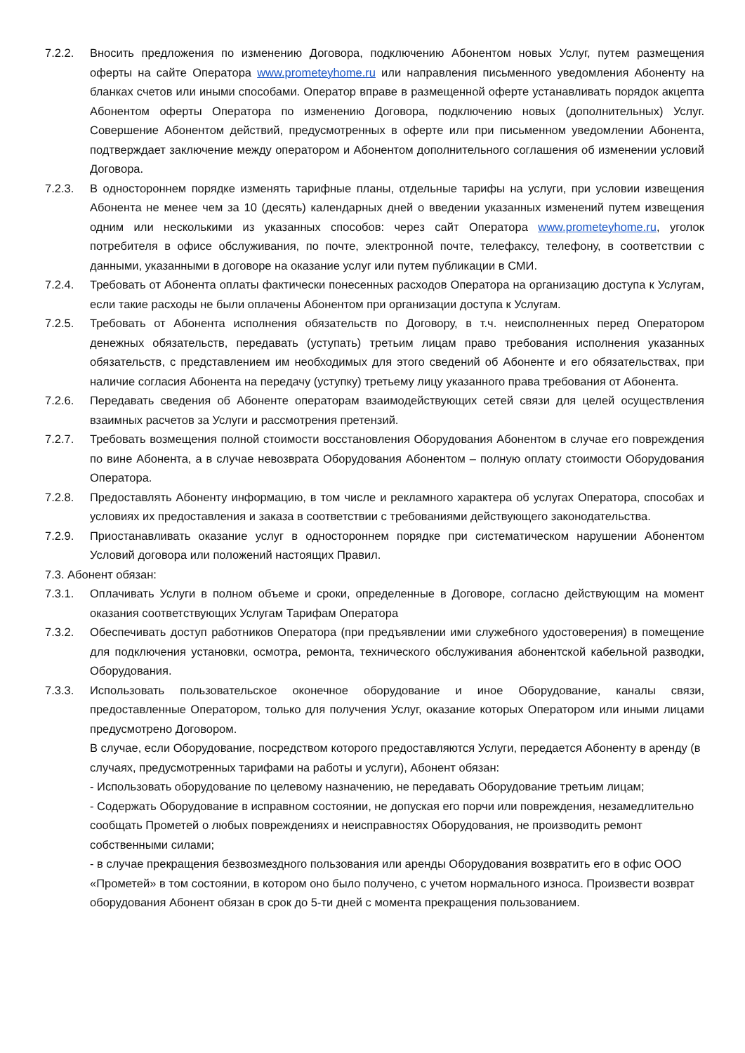7.2.2. Вносить предложения по изменению Договора, подключению Абонентом новых Услуг, путем размещения оферты на сайте Оператора www.prometeyhome.ru или направления письменного уведомления Абоненту на бланках счетов или иными способами. Оператор вправе в размещенной оферте устанавливать порядок акцепта Абонентом оферты Оператора по изменению Договора, подключению новых (дополнительных) Услуг. Совершение Абонентом действий, предусмотренных в оферте или при письменном уведомлении Абонента, подтверждает заключение между оператором и Абонентом дополнительного соглашения об изменении условий Договора.
7.2.3. В одностороннем порядке изменять тарифные планы, отдельные тарифы на услуги, при условии извещения Абонента не менее чем за 10 (десять) календарных дней о введении указанных изменений путем извещения одним или несколькими из указанных способов: через сайт Оператора www.prometeyhome.ru, уголок потребителя в офисе обслуживания, по почте, электронной почте, телефаксу, телефону, в соответствии с данными, указанными в договоре на оказание услуг или путем публикации в СМИ.
7.2.4. Требовать от Абонента оплаты фактически понесенных расходов Оператора на организацию доступа к Услугам, если такие расходы не были оплачены Абонентом при организации доступа к Услугам.
7.2.5. Требовать от Абонента исполнения обязательств по Договору, в т.ч. неисполненных перед Оператором денежных обязательств, передавать (уступать) третьим лицам право требования исполнения указанных обязательств, с представлением им необходимых для этого сведений об Абоненте и его обязательствах, при наличие согласия Абонента на передачу (уступку) третьему лицу указанного права требования от Абонента.
7.2.6. Передавать сведения об Абоненте операторам взаимодействующих сетей связи для целей осуществления взаимных расчетов за Услуги и рассмотрения претензий.
7.2.7. Требовать возмещения полной стоимости восстановления Оборудования Абонентом в случае его повреждения по вине Абонента, а в случае невозврата Оборудования Абонентом – полную оплату стоимости Оборудования Оператора.
7.2.8. Предоставлять Абоненту информацию, в том числе и рекламного характера об услугах Оператора, способах и условиях их предоставления и заказа в соответствии с требованиями действующего законодательства.
7.2.9. Приостанавливать оказание услуг в одностороннем порядке при систематическом нарушении Абонентом Условий договора или положений настоящих Правил.
7.3. Абонент обязан:
7.3.1. Оплачивать Услуги в полном объеме и сроки, определенные в Договоре, согласно действующим на момент оказания соответствующих Услугам Тарифам Оператора
7.3.2. Обеспечивать доступ работников Оператора (при предъявлении ими служебного удостоверения) в помещение для подключения установки, осмотра, ремонта, технического обслуживания абонентской кабельной разводки, Оборудования.
7.3.3. Использовать пользовательское оконечное оборудование и иное Оборудование, каналы связи, предоставленные Оператором, только для получения Услуг, оказание которых Оператором или иными лицами предусмотрено Договором.
В случае, если Оборудование, посредством которого предоставляются Услуги, передается Абоненту в аренду (в случаях, предусмотренных тарифами на работы и услуги), Абонент обязан:
- Использовать оборудование по целевому назначению, не передавать Оборудование третьим лицам;
- Содержать Оборудование в исправном состоянии, не допуская его порчи или повреждения, незамедлительно сообщать Прометей о любых повреждениях и неисправностях Оборудования, не производить ремонт собственными силами;
- в случае прекращения безвозмездного пользования или аренды Оборудования возвратить его в офис ООО «Прометей» в том состоянии, в котором оно было получено, с учетом нормального износа. Произвести возврат оборудования Абонент обязан в срок до 5-ти дней с момента прекращения пользованием.